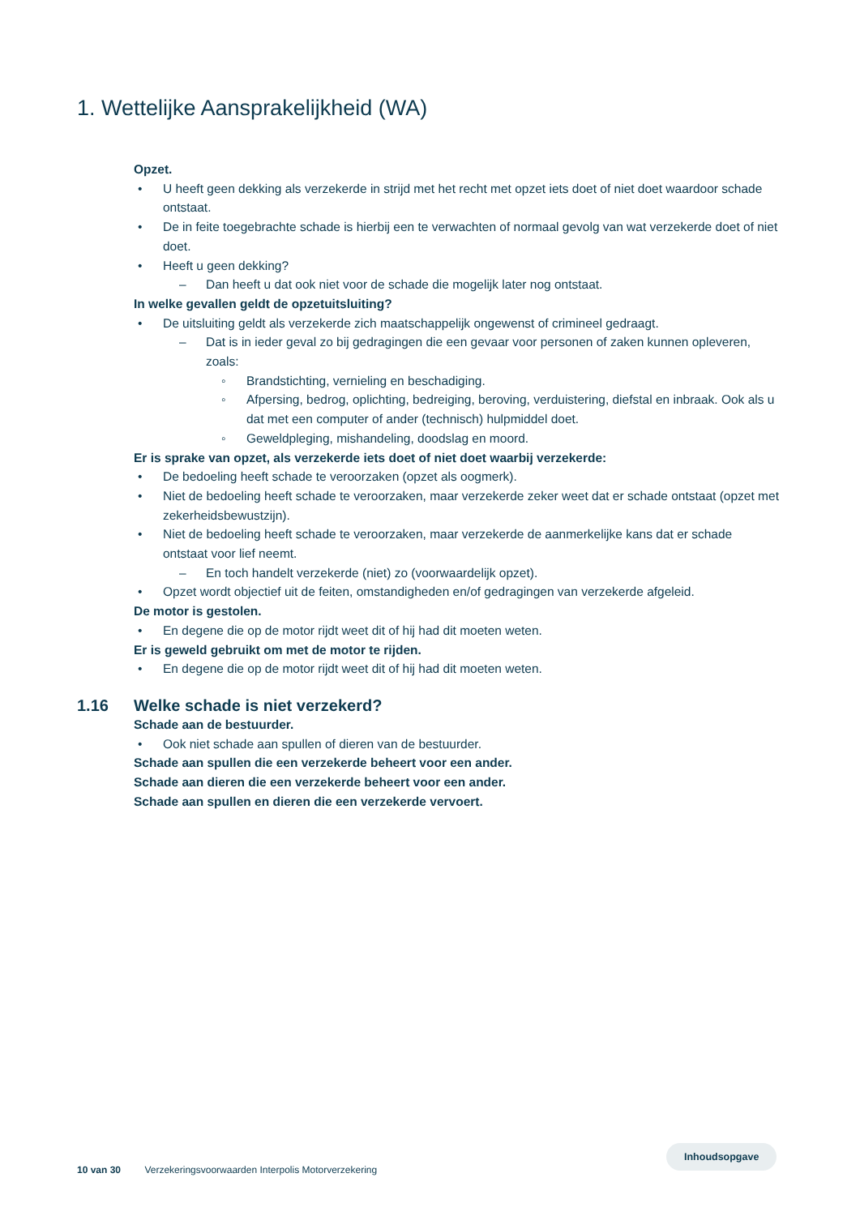1. Wettelijke Aansprakelijkheid (WA)
Opzet.
• U heeft geen dekking als verzekerde in strijd met het recht met opzet iets doet of niet doet waardoor schade ontstaat.
• De in feite toegebrachte schade is hierbij een te verwachten of normaal gevolg van wat verzekerde doet of niet doet.
• Heeft u geen dekking?
– Dan heeft u dat ook niet voor de schade die mogelijk later nog ontstaat.
In welke gevallen geldt de opzetuitsluiting?
• De uitsluiting geldt als verzekerde zich maatschappelijk ongewenst of crimineel gedraagt.
– Dat is in ieder geval zo bij gedragingen die een gevaar voor personen of zaken kunnen opleveren, zoals:
◦ Brandstichting, vernieling en beschadiging.
◦ Afpersing, bedrog, oplichting, bedreiging, beroving, verduistering, diefstal en inbraak. Ook als u dat met een computer of ander (technisch) hulpmiddel doet.
◦ Geweldpleging, mishandeling, doodslag en moord.
Er is sprake van opzet, als verzekerde iets doet of niet doet waarbij verzekerde:
• De bedoeling heeft schade te veroorzaken (opzet als oogmerk).
• Niet de bedoeling heeft schade te veroorzaken, maar verzekerde zeker weet dat er schade ontstaat (opzet met zekerheidsbewustzijn).
• Niet de bedoeling heeft schade te veroorzaken, maar verzekerde de aanmerkelijke kans dat er schade ontstaat voor lief neemt.
– En toch handelt verzekerde (niet) zo (voorwaardelijk opzet).
• Opzet wordt objectief uit de feiten, omstandigheden en/of gedragingen van verzekerde afgeleid.
De motor is gestolen.
• En degene die op de motor rijdt weet dit of hij had dit moeten weten.
Er is geweld gebruikt om met de motor te rijden.
• En degene die op de motor rijdt weet dit of hij had dit moeten weten.
1.16 Welke schade is niet verzekerd?
Schade aan de bestuurder.
• Ook niet schade aan spullen of dieren van de bestuurder.
Schade aan spullen die een verzekerde beheert voor een ander.
Schade aan dieren die een verzekerde beheert voor een ander.
Schade aan spullen en dieren die een verzekerde vervoert.
10 van 30 Verzekeringsvoorwaarden Interpolis Motorverzekering
Inhoudsopgave